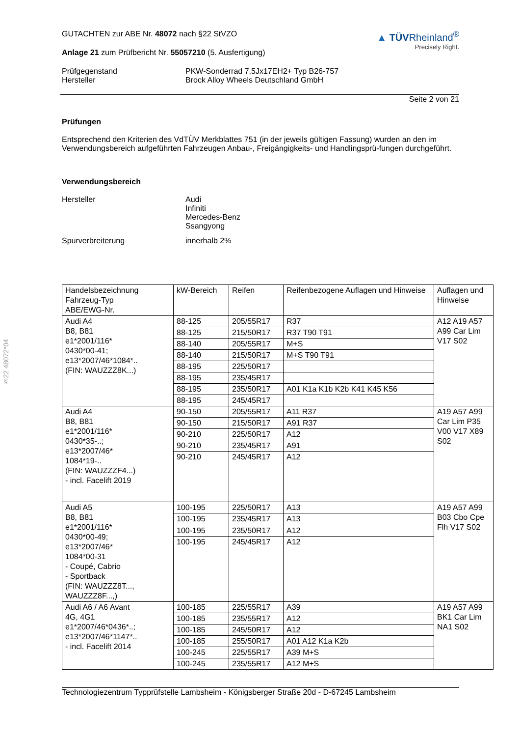§22 48072*04
▲ TÜVRheinland<sup>®</sup>
Precisely Right.
GUTACHTEN zur ABE Nr. 48072 nach §22 StVZO
Anlage 21 zum Prüfbericht Nr. 55057210 (5. Ausfertigung)
Prüfgegenstand
Hersteller
PKW-Sonderrad 7,5Jx17EH2+ Typ B26-757
Brock Alloy Wheels Deutschland GmbH
Seite 2 von 21
Prüfungen
Entsprechend den Kriterien des VdTÜV Merkblattes 751 (in der jeweils gültigen Fassung) wurden an den im Verwendungsbereich aufgeführten Fahrzeugen Anbau-, Freigängigkeits- und Handlingsprü-fungen durchgeführt.
Verwendungsbereich
Hersteller Audi
Infiniti
Mercedes-Benz
Ssangyong
Spurverbreiterung innerhalb 2%
| Handelsbezeichnung Fahrzeug-Typ ABE/EWG-Nr. | kW-Bereich | Reifen | Reifenbezogene Auflagen und Hinweise | Auflagen und Hinweise |
| --- | --- | --- | --- | --- |
| Audi A4 B8, B81 e1*2001/116* 0430*00-41; e13*2007/46*1084*.. (FIN: WAUZZZ8K...) | 88-125 | 205/55R17 | R37 | A12 A19 A57 A99 Car Lim V17 S02 |
| | 88-125 | 215/50R17 | R37 T90 T91 | |
| | 88-140 | 205/55R17 | M+S | |
| | 88-140 | 215/50R17 | M+S T90 T91 | |
| | 88-195 | 225/50R17 | | |
| | 88-195 | 235/45R17 | | |
| | 88-195 | 235/50R17 | A01 K1a K1b K2b K41 K45 K56 | |
| | 88-195 | 245/45R17 | | |
| Audi A4 B8, B81 e1*2001/116* 0430*35-..; e13*2007/46* 1084*19-.. (FIN: WAUZZZF4...) - incl. Facelift 2019 | 90-150 | 205/55R17 | A11 R37 | A19 A57 A99 Car Lim P35 V00 V17 X89 S02 |
| | 90-150 | 215/50R17 | A91 R37 | |
| | 90-210 | 225/50R17 | A12 | |
| | 90-210 | 235/45R17 | A91 | |
| | 90-210 | 245/45R17 | A12 | |
| Audi A5 B8, B81 e1*2001/116* 0430*00-49; e13*2007/46* 1084*00-31 - Coupé, Cabrio - Sportback (FIN: WAUZZZ8T..., WAUZZZ8F...,) | 100-195 | 225/50R17 | A13 | A19 A57 A99 B03 Cbo Cpe Flh V17 S02 |
| | 100-195 | 235/45R17 | A13 | |
| | 100-195 | 235/50R17 | A12 | |
| | 100-195 | 245/45R17 | A12 | |
| Audi A6 / A6 Avant 4G, 4G1 e1*2007/46*0436*..; e13*2007/46*1147*.. - incl. Facelift 2014 | 100-185 | 225/55R17 | A39 | A19 A57 A99 BK1 Car Lim NA1 S02 |
| | 100-185 | 235/55R17 | A12 | |
| | 100-185 | 245/50R17 | A12 | |
| | 100-185 | 255/50R17 | A01 A12 K1a K2b | |
| | 100-245 | 225/55R17 | A39 M+S | |
| | 100-245 | 235/55R17 | A12 M+S | |
Technologiezentrum Typprüfstelle Lambsheim - Königsberger Straße 20d - D-67245 Lambsheim